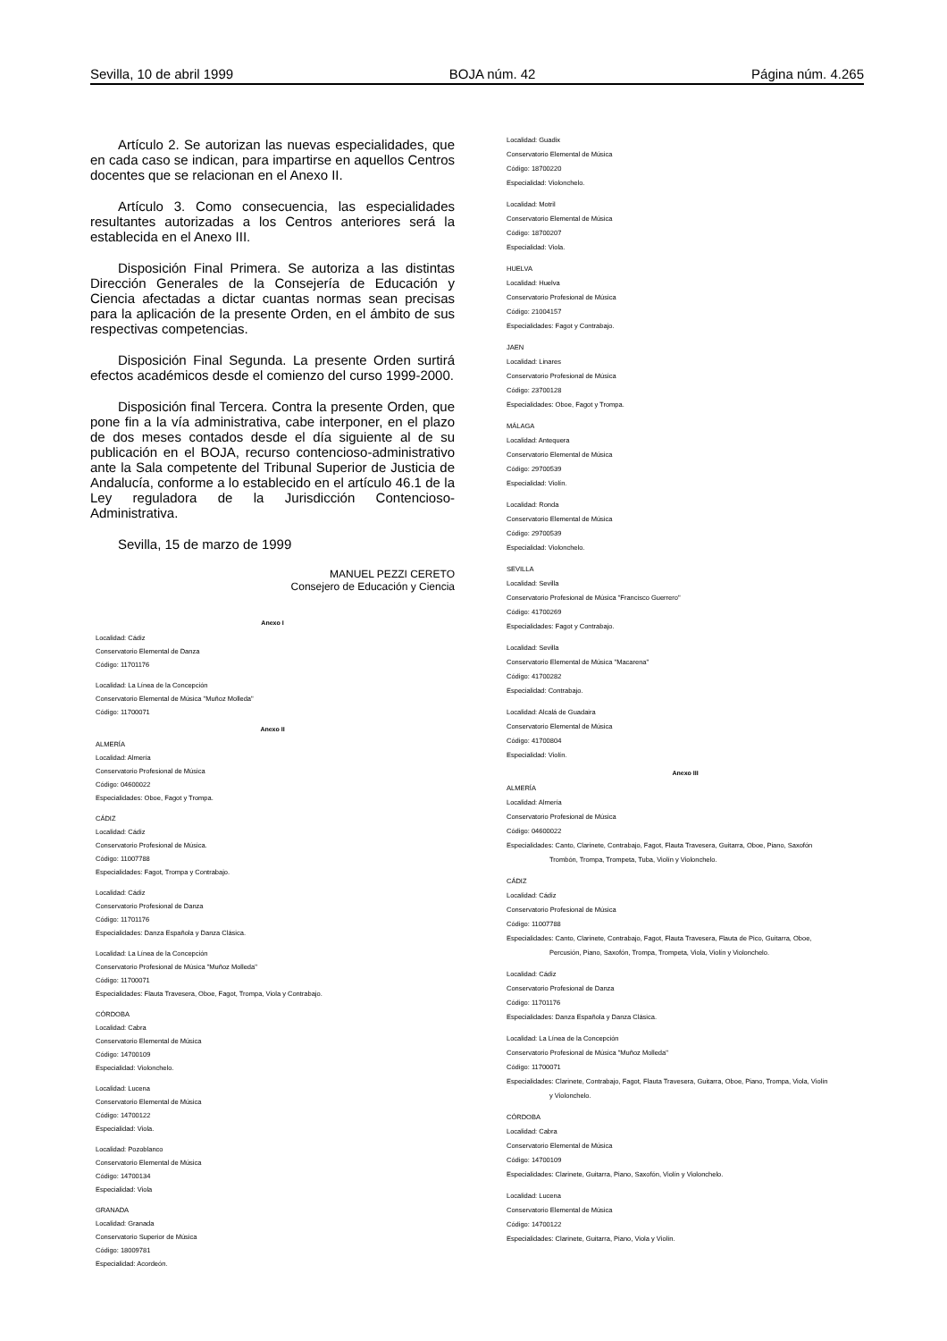Sevilla, 10 de abril 1999 BOJA núm. 42 Página núm. 4.265
Artículo 2. Se autorizan las nuevas especialidades, que en cada caso se indican, para impartirse en aquellos Centros docentes que se relacionan en el Anexo II.
Artículo 3. Como consecuencia, las especialidades resultantes autorizadas a los Centros anteriores será la establecida en el Anexo III.
Disposición Final Primera. Se autoriza a las distintas Dirección Generales de la Consejería de Educación y Ciencia afectadas a dictar cuantas normas sean precisas para la aplicación de la presente Orden, en el ámbito de sus respectivas competencias.
Disposición Final Segunda. La presente Orden surtirá efectos académicos desde el comienzo del curso 1999-2000.
Disposición final Tercera. Contra la presente Orden, que pone fin a la vía administrativa, cabe interponer, en el plazo de dos meses contados desde el día siguiente al de su publicación en el BOJA, recurso contencioso-administrativo ante la Sala competente del Tribunal Superior de Justicia de Andalucía, conforme a lo establecido en el artículo 46.1 de la Ley reguladora de la Jurisdicción Contencioso-Administrativa.
Sevilla, 15 de marzo de 1999
MANUEL PEZZI CERETO
Consejero de Educación y Ciencia
Anexo I
Localidad: Cádiz
Conservatorio Elemental de Danza
Código: 11701176
Localidad: La Línea de la Concepción
Conservatorio Elemental de Música "Muñoz Molleda"
Código: 11700071
Anexo II
ALMERÍA
Localidad: Almería
Conservatorio Profesional de Música
Código: 04600022
Especialidades: Oboe, Fagot y Trompa.
CÁDIZ
Localidad: Cádiz
Conservatorio Profesional de Música.
Código: 11007788
Especialidades: Fagot, Trompa y Contrabajo.
Localidad: Cádiz
Conservatorio Profesional de Danza
Código: 11701176
Especialidades: Danza Española y Danza Clásica.
Localidad: La Línea de la Concepción
Conservatorio Profesional de Música "Muñoz Molleda"
Código: 11700071
Especialidades: Flauta Travesera, Oboe, Fagot, Trompa, Viola y Contrabajo.
CÓRDOBA
Localidad: Cabra
Conservatorio Elemental de Música
Código: 14700109
Especialidad: Violonchelo.
Localidad: Lucena
Conservatorio Elemental de Música
Código: 14700122
Especialidad: Viola.
Localidad: Pozoblanco
Conservatorio Elemental de Música
Código: 14700134
Especialidad: Viola
GRANADA
Localidad: Granada
Conservatorio Superior de Música
Código: 18009781
Especialidad: Acordeón.
Localidad: Guadix
Conservatorio Elemental de Música
Código: 18700220
Especialidad: Violonchelo.
Localidad: Motril
Conservatorio Elemental de Música
Código: 18700207
Especialidad: Viola.
HUELVA
Localidad: Huelva
Conservatorio Profesional de Música
Código: 21004157
Especialidades: Fagot y Contrabajo.
JAEN
Localidad: Linares
Conservatorio Profesional de Música
Código: 23700128
Especialidades: Oboe, Fagot y Trompa.
MÁLAGA
Localidad: Antequera
Conservatorio Elemental de Música
Código: 29700539
Especialidad: Violín.
Localidad: Ronda
Conservatorio Elemental de Música
Código: 29700539
Especialidad: Violonchelo.
SEVILLA
Localidad: Sevilla
Conservatorio Profesional de Música "Francisco Guerrero"
Código: 41700269
Especialidades: Fagot y Contrabajo.
Localidad: Sevilla
Conservatorio Elemental de Música "Macarena"
Código: 41700282
Especialidad: Contrabajo.
Localidad: Alcalá de Guadaira
Conservatorio Elemental de Música
Código: 41700804
Especialidad: Violín.
Anexo III
ALMERÍA
Localidad: Almería
Conservatorio Profesional de Música
Código: 04600022
Especialidades: Canto, Clarinete, Contrabajo, Fagot, Flauta Travesera, Guitarra, Oboe, Piano, Saxofón
Trombón, Trompa, Trompeta, Tuba, Violín y Violonchelo.
CÁDIZ
Localidad: Cádiz
Conservatorio Profesional de Música
Código: 11007788
Especialidades: Canto, Clarinete, Contrabajo, Fagot, Flauta Travesera, Flauta de Pico, Guitarra, Oboe,
Percusión, Piano, Saxofón, Trompa, Trompeta, Viola, Violín y Violonchelo.
Localidad: Cádiz
Conservatorio Profesional de Danza
Código: 11701176
Especialidades: Danza Española y Danza Clásica.
Localidad: La Línea de la Concepción
Conservatorio Profesional de Música "Muñoz Molleda"
Código: 11700071
Especialidades: Clarinete, Contrabajo, Fagot, Flauta Travesera, Guitarra, Oboe, Piano, Trompa, Viola, Violín
y Violonchelo.
CÓRDOBA
Localidad: Cabra
Conservatorio Elemental de Música
Código: 14700109
Especialidades: Clarinete, Guitarra, Piano, Saxofón, Violín y Violonchelo.
Localidad: Lucena
Conservatorio Elemental de Música
Código: 14700122
Especialidades: Clarinete, Guitarra, Piano, Viola y Violín.